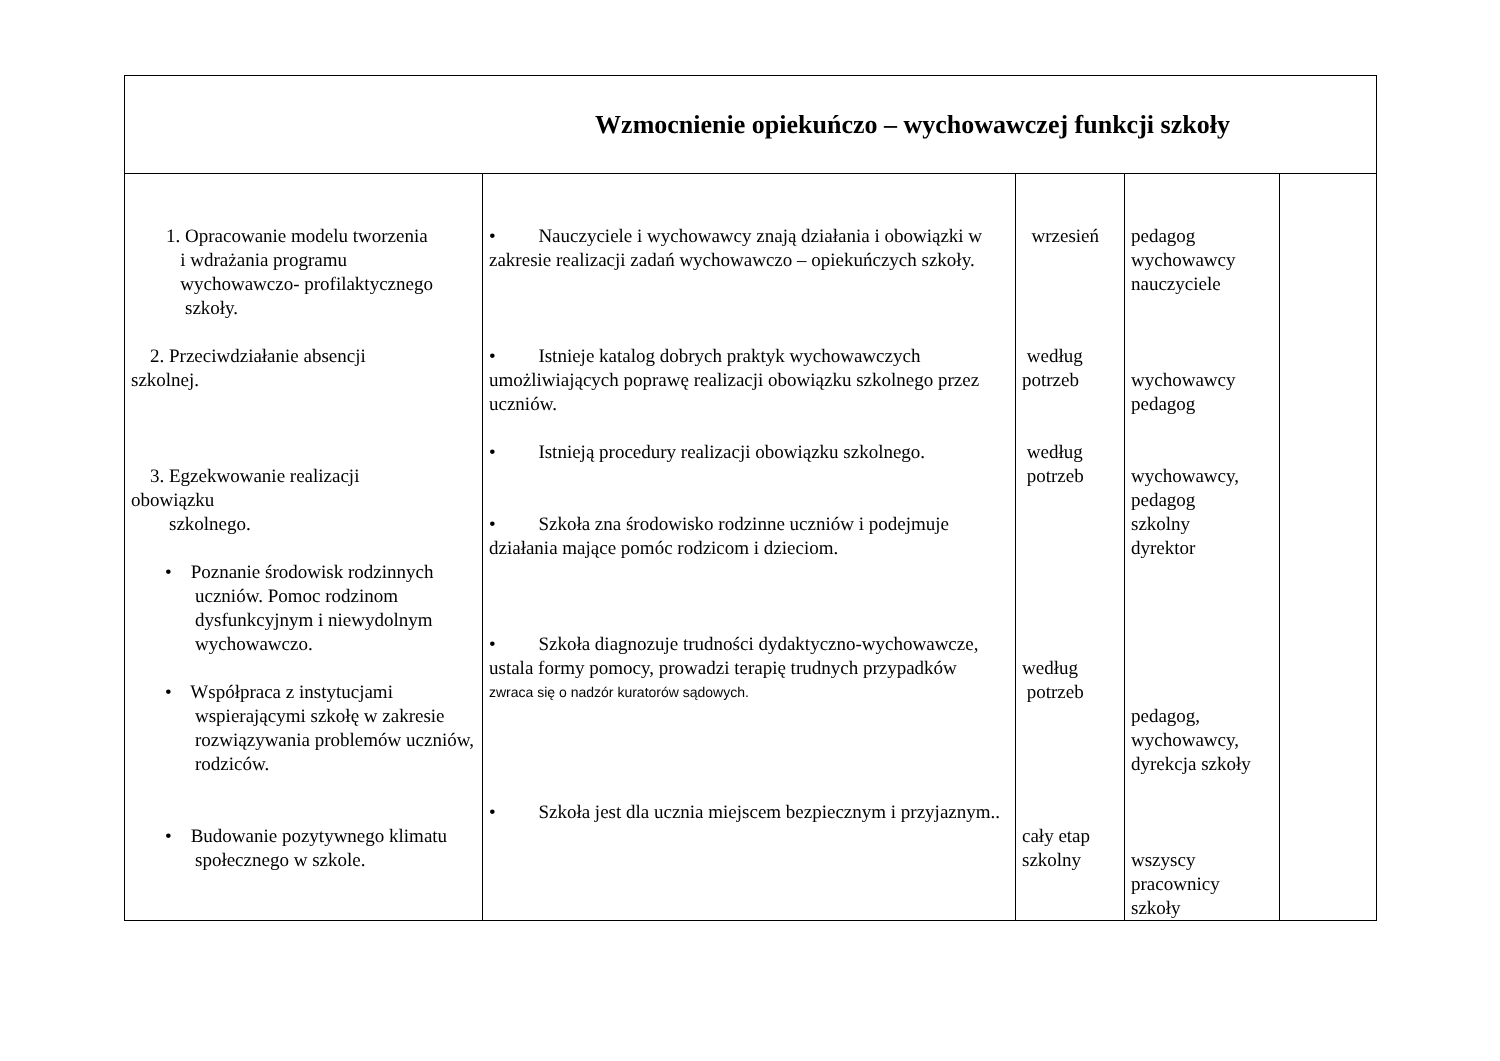| Wzmocnienie opiekuńczo – wychowawczej funkcji szkoły | | | | |
| 1. Opracowanie modelu tworzenia i wdrażania programu wychowawczo- profilaktycznego szkoły. 2. Przeciwdziałanie absencji szkolnej. 3. Egzekwowanie realizacji obowiązku szkolnego. • Poznanie środowisk rodzinnych uczniów. Pomoc rodzinom dysfunkcyjnym i niewydolnym wychowawczo. • Współpraca z instytucjami wspierającymi szkołę w zakresie rozwiązywania problemów uczniów, rodziców. • Budowanie pozytywnego klimatu społecznego w szkole. | • Nauczyciele i wychowawcy znają działania i obowiązki w zakresie realizacji zadań wychowawczo – opiekuńczych szkoły. • Istnieje katalog dobrych praktyk wychowawczych umożliwiających poprawę realizacji obowiązku szkolnego przez uczniów. • Istnieją procedury realizacji obowiązku szkolnego. • Szkoła zna środowisko rodzinne uczniów i podejmuje działania mające pomóc rodzicom i dzieciom. • Szkoła diagnozuje trudności dydaktyczno-wychowawcze, ustala formy pomocy, prowadzi terapię trudnych przypadków zwraca się o nadzór kuratorów sądowych. • Szkoła jest dla ucznia miejscem bezpiecznym i przyjaznym.. | wrzesień według potrzeb według potrzeb według potrzeb cały etap szkolny | pedagog wychowawcy nauczyciele wychowawcy pedagog wychowawcy, pedagog szkolny dyrektor pedagog, wychowawcy, dyrekcja szkoły wszyscy pracownicy szkoły | |